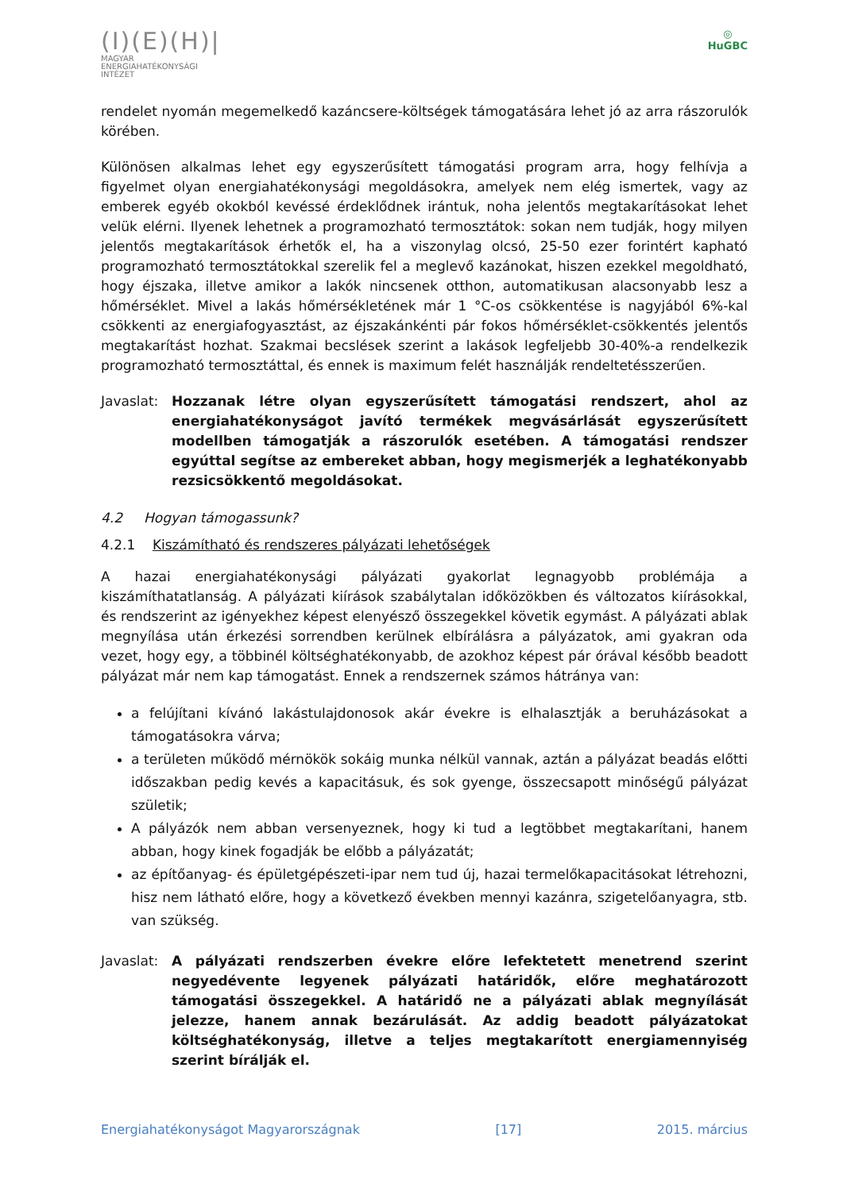(I)(E)(H)|
MAGYAR
ENERGIAHATÉKONYSÁGI
INTÉZET
◎
HuGBC
rendelet nyomán megemelkedő kazáncsere-költségek támogatására lehet jó az arra rászorulók körében.
Különösen alkalmas lehet egy egyszerűsített támogatási program arra, hogy felhívja a figyelmet olyan energiahatékonysági megoldásokra, amelyek nem elég ismertek, vagy az emberek egyéb okokból kevéssé érdeklődnek irántuk, noha jelentős megtakarításokat lehet velük elérni. Ilyenek lehetnek a programozható termosztátok: sokan nem tudják, hogy milyen jelentős megtakarítások érhetők el, ha a viszonylag olcsó, 25-50 ezer forintért kapható programozható termosztátokkal szerelik fel a meglevő kazánokat, hiszen ezekkel megoldható, hogy éjszaka, illetve amikor a lakók nincsenek otthon, automatikusan alacsonyabb lesz a hőmérséklet. Mivel a lakás hőmérsékletének már 1 °C-os csökkentése is nagyjából 6%-kal csökkenti az energiafogyasztást, az éjszakánkénti pár fokos hőmérséklet-csökkentés jelentős megtakarítást hozhat. Szakmai becslések szerint a lakások legfeljebb 30-40%-a rendelkezik programozható termosztáttal, és ennek is maximum felét használják rendeltetésszerűen.
Javaslat:
Hozzanak létre olyan egyszerűsített támogatási rendszert, ahol az energiahatékonyságot javító termékek megvásárlását egyszerűsített modellben támogatják a rászorulók esetében. A támogatási rendszer egyúttal segítse az embereket abban, hogy megismerjék a leghatékonyabb rezsicsökkentő megoldásokat.
4.2 Hogyan támogassunk?
4.2.1 Kiszámítható és rendszeres pályázati lehetőségek
A hazai energiahatékonysági pályázati gyakorlat legnagyobb problémája a kiszámíthatatlanság. A pályázati kiírások szabálytalan időközökben és változatos kiírásokkal, és rendszerint az igényekhez képest elenyésző összegekkel követik egymást. A pályázati ablak megnyílása után érkezési sorrendben kerülnek elbírálásra a pályázatok, ami gyakran oda vezet, hogy egy, a többinél költséghatékonyabb, de azokhoz képest pár órával később beadott pályázat már nem kap támogatást. Ennek a rendszernek számos hátránya van:
a felújítani kívánó lakástulajdonosok akár évekre is elhalasztják a beruházásokat a támogatásokra várva;
a területen működő mérnökök sokáig munka nélkül vannak, aztán a pályázat beadás előtti időszakban pedig kevés a kapacitásuk, és sok gyenge, összecsapott minőségű pályázat születik;
A pályázók nem abban versenyeznek, hogy ki tud a legtöbbet megtakarítani, hanem abban, hogy kinek fogadják be előbb a pályázatát;
az építőanyag- és épületgépészeti-ipar nem tud új, hazai termelőkapacitásokat létrehozni, hisz nem látható előre, hogy a következő években mennyi kazánra, szigetelőanyagra, stb. van szükség.
Javaslat:
A pályázati rendszerben évekre előre lefektetett menetrend szerint negyedévente legyenek pályázati határidők, előre meghatározott támogatási összegekkel. A határidő ne a pályázati ablak megnyílását jelezze, hanem annak bezárulását. Az addig beadott pályázatokat költséghatékonyság, illetve a teljes megtakarított energiamennyiség szerint bírálják el.
Energiahatékonyságot Magyarországnak [17] 2015. március